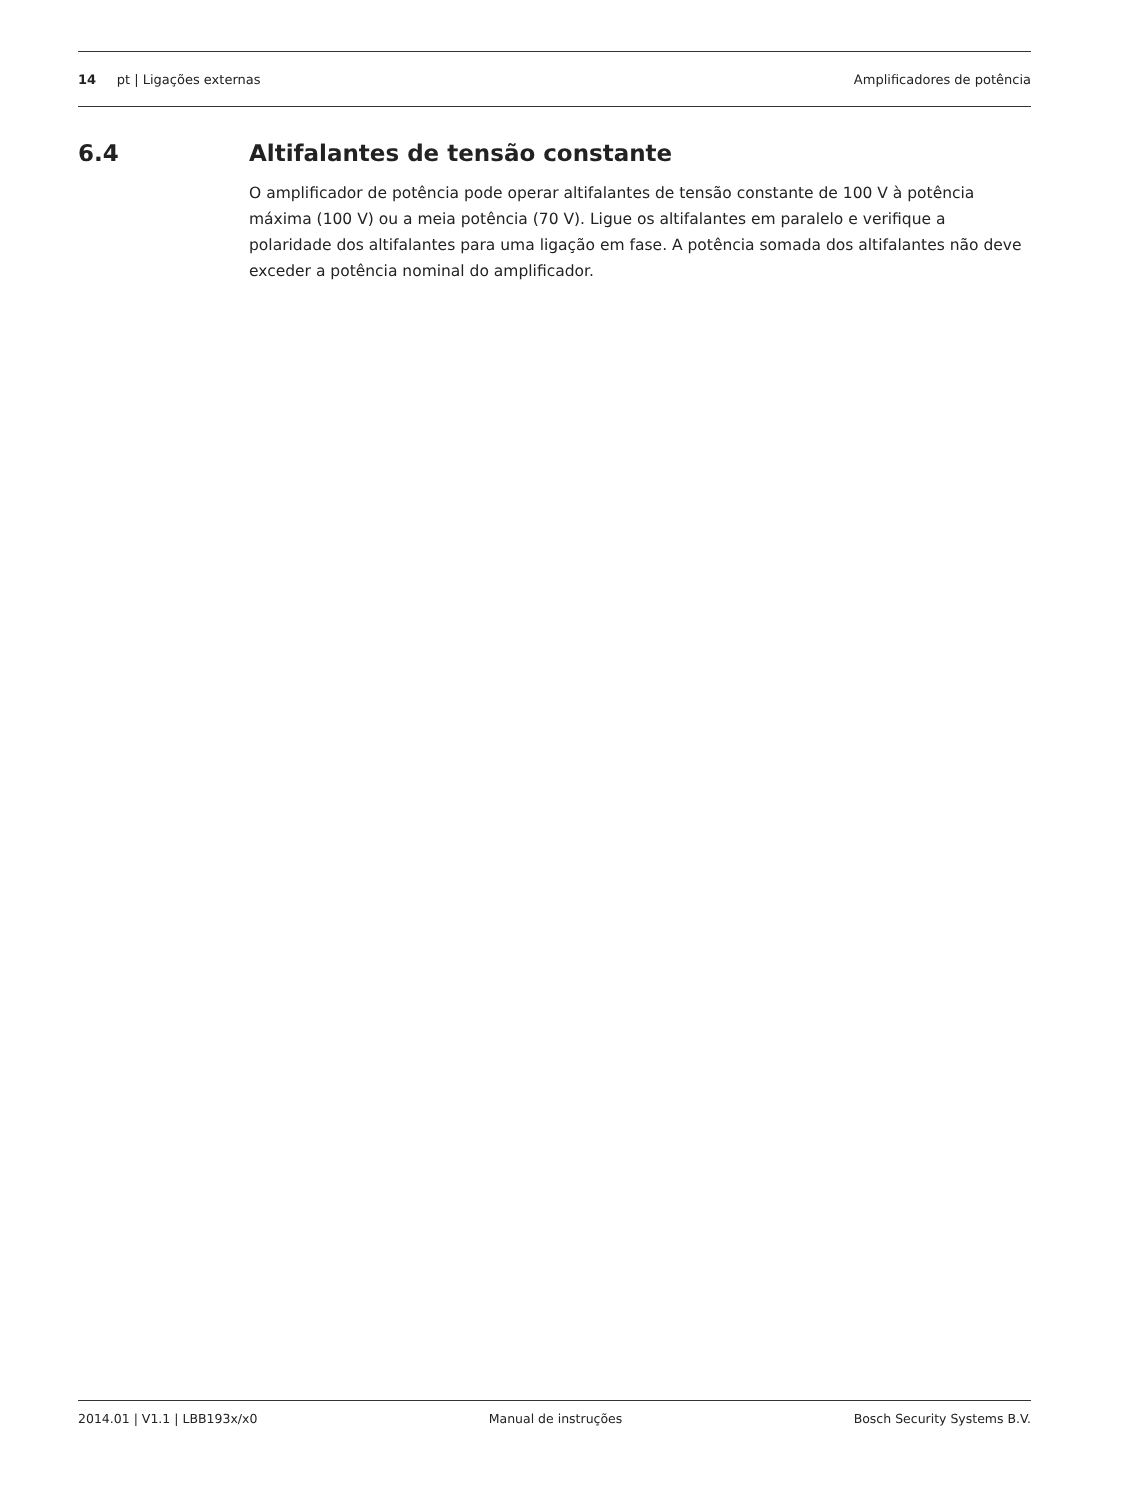14 pt | Ligações externas Amplificadores de potência
6.4 Altifalantes de tensão constante
O amplificador de potência pode operar altifalantes de tensão constante de 100 V à potência máxima (100 V) ou a meia potência (70 V). Ligue os altifalantes em paralelo e verifique a polaridade dos altifalantes para uma ligação em fase. A potência somada dos altifalantes não deve exceder a potência nominal do amplificador.
2014.01 | V1.1 | LBB193x/x0 Manual de instruções Bosch Security Systems B.V.